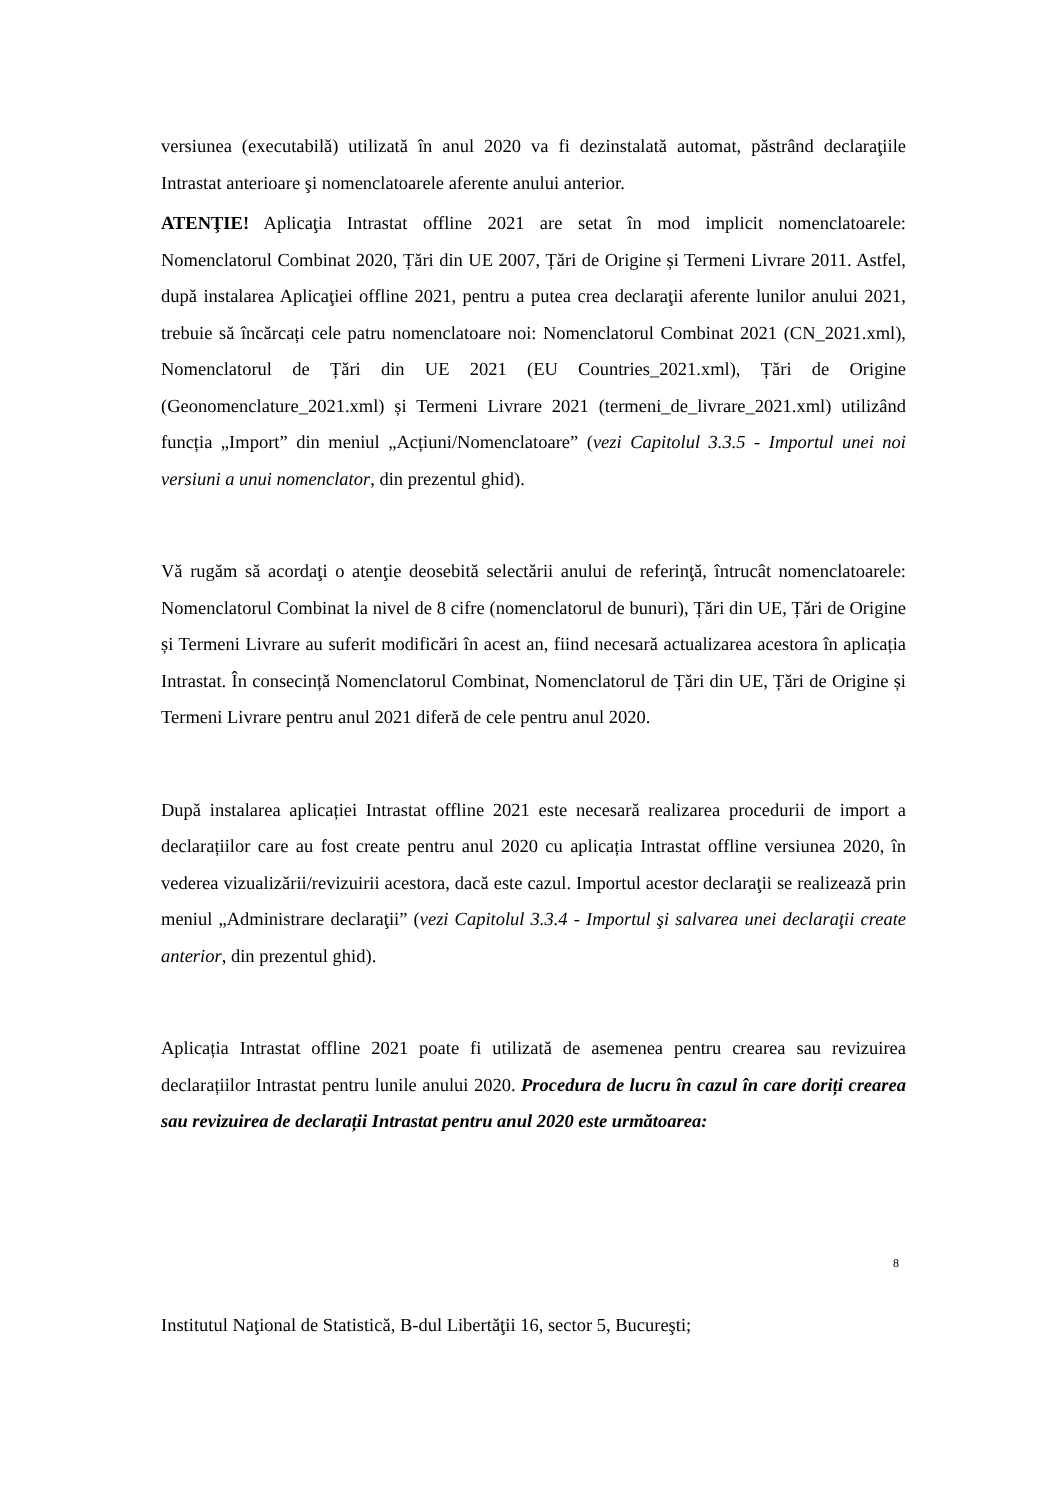versiunea (executabilă) utilizată în anul 2020 va fi dezinstalată automat, păstrând declaraţiile Intrastat anterioare şi nomenclatoarele aferente anului anterior.
ATENŢIE! Aplicaţia Intrastat offline 2021 are setat în mod implicit nomenclatoarele: Nomenclatorul Combinat 2020, Țări din UE 2007, Țări de Origine și Termeni Livrare 2011. Astfel, după instalarea Aplicaţiei offline 2021, pentru a putea crea declaraţii aferente lunilor anului 2021, trebuie să încărcați cele patru nomenclatoare noi: Nomenclatorul Combinat 2021 (CN_2021.xml), Nomenclatorul de Țări din UE 2021 (EU Countries_2021.xml), Țări de Origine (Geonomenclature_2021.xml) și Termeni Livrare 2021 (termeni_de_livrare_2021.xml) utilizând funcția „Import” din meniul „Acțiuni/Nomenclatoare” (vezi Capitolul 3.3.5 - Importul unei noi versiuni a unui nomenclator, din prezentul ghid).
Vă rugăm să acordaţi o atenţie deosebită selectării anului de referinţă, întrucât nomenclatoarele: Nomenclatorul Combinat la nivel de 8 cifre (nomenclatorul de bunuri), Țări din UE, Țări de Origine și Termeni Livrare au suferit modificări în acest an, fiind necesară actualizarea acestora în aplicația Intrastat. În consecință Nomenclatorul Combinat, Nomenclatorul de Țări din UE, Țări de Origine și Termeni Livrare pentru anul 2021 diferă de cele pentru anul 2020.
După instalarea aplicației Intrastat offline 2021 este necesară realizarea procedurii de import a declarațiilor care au fost create pentru anul 2020 cu aplicația Intrastat offline versiunea 2020, în vederea vizualizării/revizuirii acestora, dacă este cazul. Importul acestor declaraţii se realizează prin meniul „Administrare declaraţii” (vezi Capitolul 3.3.4 - Importul şi salvarea unei declaraţii create anterior, din prezentul ghid).
Aplicația Intrastat offline 2021 poate fi utilizată de asemenea pentru crearea sau revizuirea declarațiilor Intrastat pentru lunile anului 2020. Procedura de lucru în cazul în care doriți crearea sau revizuirea de declarații Intrastat pentru anul 2020 este următoarea:
8
Institutul Naţional de Statistică, B-dul Libertăţii 16, sector 5, Bucureşti;